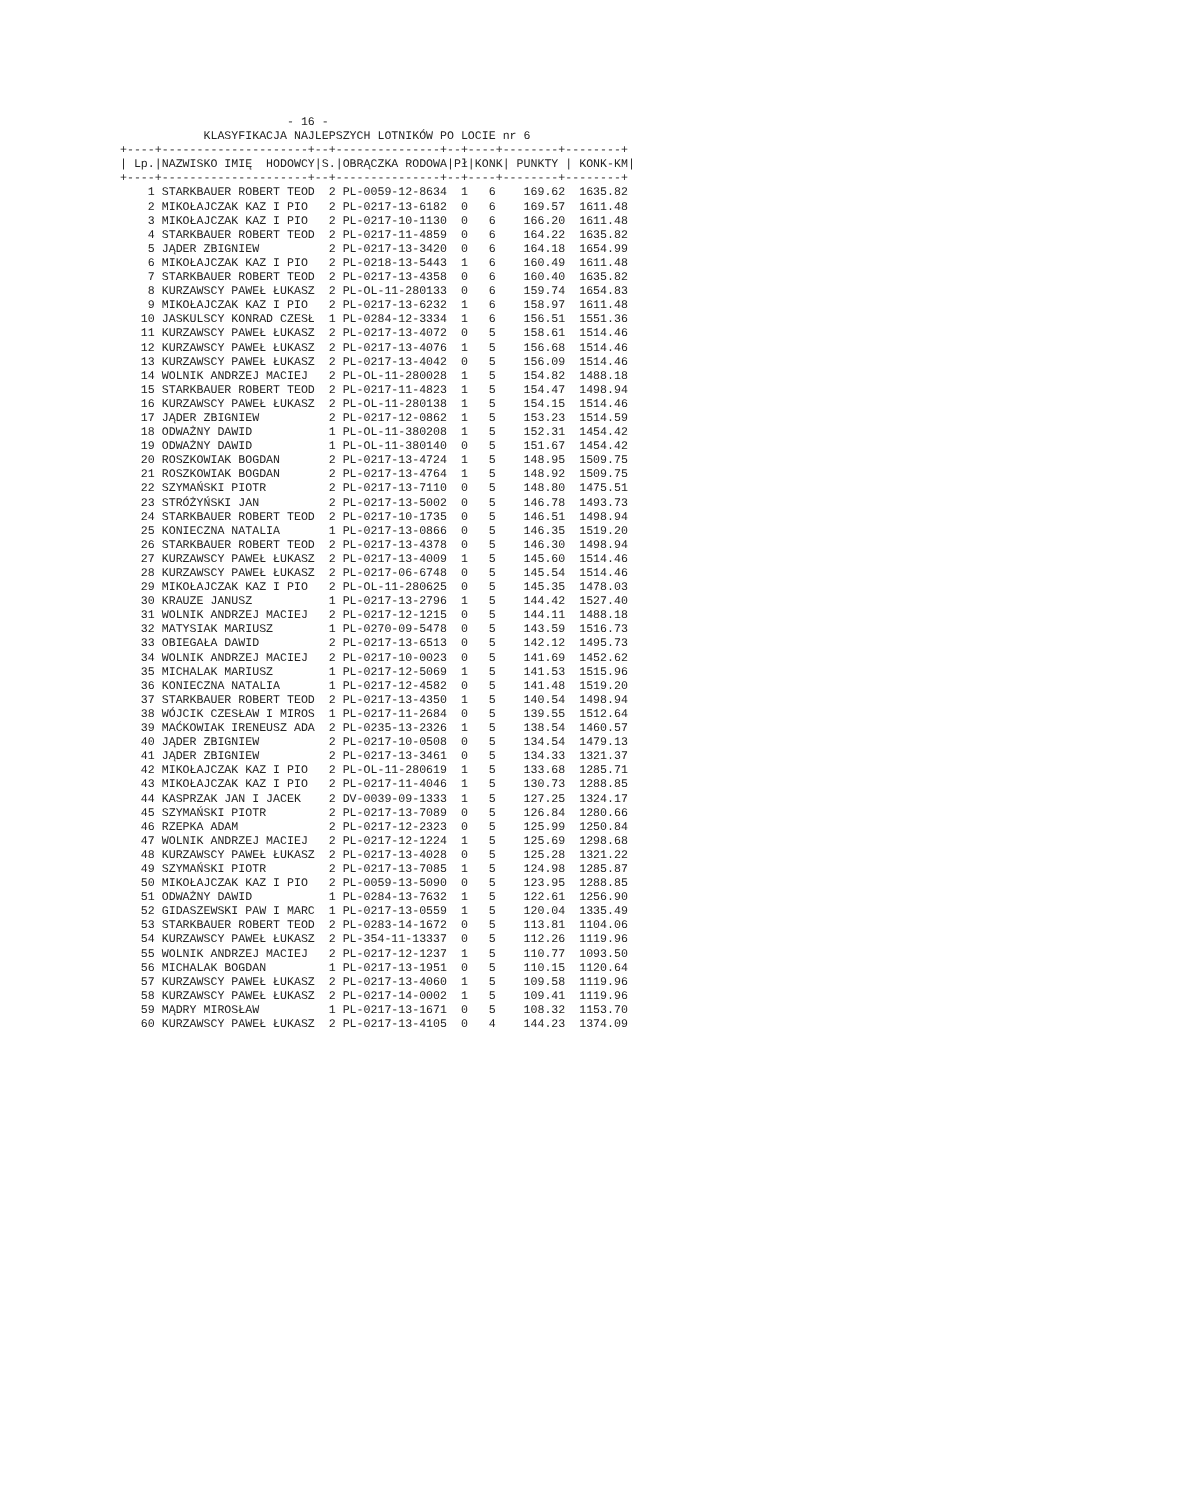- 16 -
            KLASYFIKACJA NAJLEPSZYCH LOTNIKÓW PO LOCIE nr 6
+----+---------------------+--+---------------+--+----+--------+--------+
| Lp.|NAZWISKO IMIĘ  HODOWCY|S.|OBRĄCZKA RODOWA|Pł|KONK| PUNKTY | KONK-KM|
+----+---------------------+--+---------------+--+----+--------+--------+
    1 STARKBAUER ROBERT TEOD  2 PL-0059-12-8634  1   6    169.62  1635.82
    2 MIKOŁAJCZAK KAZ I PIO   2 PL-0217-13-6182  0   6    169.57  1611.48
    3 MIKOŁAJCZAK KAZ I PIO   2 PL-0217-10-1130  0   6    166.20  1611.48
    4 STARKBAUER ROBERT TEOD  2 PL-0217-11-4859  0   6    164.22  1635.82
    5 JĄDER ZBIGNIEW          2 PL-0217-13-3420  0   6    164.18  1654.99
    6 MIKOŁAJCZAK KAZ I PIO   2 PL-0218-13-5443  1   6    160.49  1611.48
    7 STARKBAUER ROBERT TEOD  2 PL-0217-13-4358  0   6    160.40  1635.82
    8 KURZAWSCY PAWEŁ ŁUKASZ  2 PL-OL-11-280133  0   6    159.74  1654.83
    9 MIKOŁAJCZAK KAZ I PIO   2 PL-0217-13-6232  1   6    158.97  1611.48
   10 JASKULSCY KONRAD CZESŁ  1 PL-0284-12-3334  1   6    156.51  1551.36
   11 KURZAWSCY PAWEŁ ŁUKASZ  2 PL-0217-13-4072  0   5    158.61  1514.46
   12 KURZAWSCY PAWEŁ ŁUKASZ  2 PL-0217-13-4076  1   5    156.68  1514.46
   13 KURZAWSCY PAWEŁ ŁUKASZ  2 PL-0217-13-4042  0   5    156.09  1514.46
   14 WOLNIK ANDRZEJ MACIEJ   2 PL-OL-11-280028  1   5    154.82  1488.18
   15 STARKBAUER ROBERT TEOD  2 PL-0217-11-4823  1   5    154.47  1498.94
   16 KURZAWSCY PAWEŁ ŁUKASZ  2 PL-OL-11-280138  1   5    154.15  1514.46
   17 JĄDER ZBIGNIEW          2 PL-0217-12-0862  1   5    153.23  1514.59
   18 ODWAŻNY DAWID           1 PL-OL-11-380208  1   5    152.31  1454.42
   19 ODWAŻNY DAWID           1 PL-OL-11-380140  0   5    151.67  1454.42
   20 ROSZKOWIAK BOGDAN       2 PL-0217-13-4724  1   5    148.95  1509.75
   21 ROSZKOWIAK BOGDAN       2 PL-0217-13-4764  1   5    148.92  1509.75
   22 SZYMAŃSKI PIOTR         2 PL-0217-13-7110  0   5    148.80  1475.51
   23 STRÓŻYŃSKI JAN          2 PL-0217-13-5002  0   5    146.78  1493.73
   24 STARKBAUER ROBERT TEOD  2 PL-0217-10-1735  0   5    146.51  1498.94
   25 KONIECZNA NATALIA       1 PL-0217-13-0866  0   5    146.35  1519.20
   26 STARKBAUER ROBERT TEOD  2 PL-0217-13-4378  0   5    146.30  1498.94
   27 KURZAWSCY PAWEŁ ŁUKASZ  2 PL-0217-13-4009  1   5    145.60  1514.46
   28 KURZAWSCY PAWEŁ ŁUKASZ  2 PL-0217-06-6748  0   5    145.54  1514.46
   29 MIKOŁAJCZAK KAZ I PIO   2 PL-OL-11-280625  0   5    145.35  1478.03
   30 KRAUZE JANUSZ           1 PL-0217-13-2796  1   5    144.42  1527.40
   31 WOLNIK ANDRZEJ MACIEJ   2 PL-0217-12-1215  0   5    144.11  1488.18
   32 MATYSIAK MARIUSZ        1 PL-0270-09-5478  0   5    143.59  1516.73
   33 OBIEGAŁA DAWID          2 PL-0217-13-6513  0   5    142.12  1495.73
   34 WOLNIK ANDRZEJ MACIEJ   2 PL-0217-10-0023  0   5    141.69  1452.62
   35 MICHALAK MARIUSZ        1 PL-0217-12-5069  1   5    141.53  1515.96
   36 KONIECZNA NATALIA       1 PL-0217-12-4582  0   5    141.48  1519.20
   37 STARKBAUER ROBERT TEOD  2 PL-0217-13-4350  1   5    140.54  1498.94
   38 WÓJCIK CZESŁAW I MIROS  1 PL-0217-11-2684  0   5    139.55  1512.64
   39 MAĆKOWIAK IRENEUSZ ADA  2 PL-0235-13-2326  1   5    138.54  1460.57
   40 JĄDER ZBIGNIEW          2 PL-0217-10-0508  0   5    134.54  1479.13
   41 JĄDER ZBIGNIEW          2 PL-0217-13-3461  0   5    134.33  1321.37
   42 MIKOŁAJCZAK KAZ I PIO   2 PL-OL-11-280619  1   5    133.68  1285.71
   43 MIKOŁAJCZAK KAZ I PIO   2 PL-0217-11-4046  1   5    130.73  1288.85
   44 KASPRZAK JAN I JACEK    2 DV-0039-09-1333  1   5    127.25  1324.17
   45 SZYMAŃSKI PIOTR         2 PL-0217-13-7089  0   5    126.84  1280.66
   46 RZEPKA ADAM             2 PL-0217-12-2323  0   5    125.99  1250.84
   47 WOLNIK ANDRZEJ MACIEJ   2 PL-0217-12-1224  1   5    125.69  1298.68
   48 KURZAWSCY PAWEŁ ŁUKASZ  2 PL-0217-13-4028  0   5    125.28  1321.22
   49 SZYMAŃSKI PIOTR         2 PL-0217-13-7085  1   5    124.98  1285.87
   50 MIKOŁAJCZAK KAZ I PIO   2 PL-0059-13-5090  0   5    123.95  1288.85
   51 ODWAŻNY DAWID           1 PL-0284-13-7632  1   5    122.61  1256.90
   52 GIDASZEWSKI PAW I MARC  1 PL-0217-13-0559  1   5    120.04  1335.49
   53 STARKBAUER ROBERT TEOD  2 PL-0283-14-1672  0   5    113.81  1104.06
   54 KURZAWSCY PAWEŁ ŁUKASZ  2 PL-354-11-13337  0   5    112.26  1119.96
   55 WOLNIK ANDRZEJ MACIEJ   2 PL-0217-12-1237  1   5    110.77  1093.50
   56 MICHALAK BOGDAN         1 PL-0217-13-1951  0   5    110.15  1120.64
   57 KURZAWSCY PAWEŁ ŁUKASZ  2 PL-0217-13-4060  1   5    109.58  1119.96
   58 KURZAWSCY PAWEŁ ŁUKASZ  2 PL-0217-14-0002  1   5    109.41  1119.96
   59 MĄDRY MIROSŁAW          1 PL-0217-13-1671  0   5    108.32  1153.70
   60 KURZAWSCY PAWEŁ ŁUKASZ  2 PL-0217-13-4105  0   4    144.23  1374.09